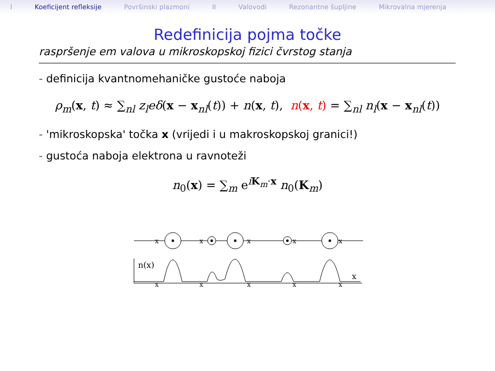I Koeficijent refleksije Površinski plazmoni II Valovodi Rezonantne šupljine Mikrovalna mjerenja
Redefinicija pojma točke
raspršenje em valova u mikroskopskoj fizici čvrstog stanja
- definicija kvantnomehaničke gustoće naboja
ρ<sub>m</sub>(x, t) ≈ ∑<sub>nl</sub> z<sub>l</sub>eδ(x − x<sub>nl</sub>(t)) + n(x, t), n(x, t) = ∑<sub>nl</sub> n<sub>l</sub>(x − x<sub>nl</sub>(t))
- 'mikroskopska' točka x (vrijedi i u makroskopskoj granici!)
- gustoća naboja elektrona u ravnoteži
n<sub>0</sub>(x) = ∑<sub>m</sub> e<sup>iK<sub>m</sub>·x</sup> n<sub>0</sub>(K<sub>m</sub>)
x
x
x
x
x
n(x)
x
x
x
x
x
x